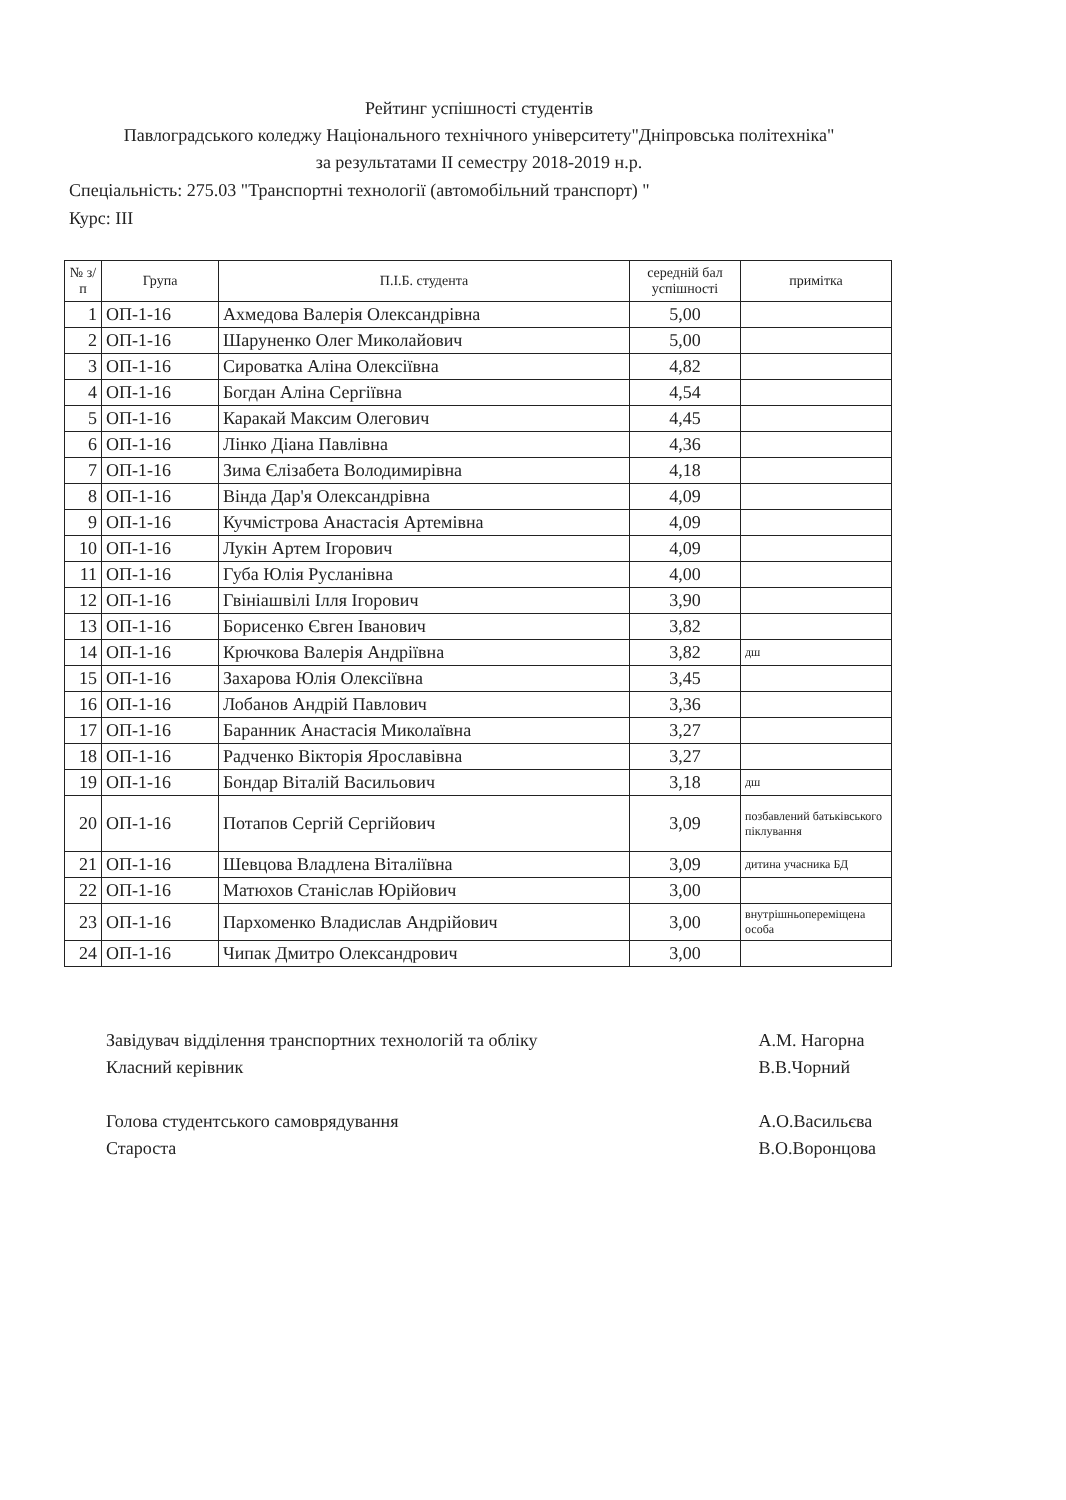Рейтинг успішності студентів
Павлоградського коледжу Національного технічного університету"Дніпровська політехніка"
за результатами II семестру 2018-2019 н.р.
Спеціальність: 275.03 "Транспортні технології (автомобільний транспорт) "
Курс: ІІІ
| № з/п | Група | П.І.Б. студента | середній бал успішності | примітка |
| --- | --- | --- | --- | --- |
| 1 | ОП-1-16 | Ахмедова Валерія Олександрівна | 5,00 | |
| 2 | ОП-1-16 | Шаруненко Олег Миколайович | 5,00 | |
| 3 | ОП-1-16 | Сироватка Аліна Олексіївна | 4,82 | |
| 4 | ОП-1-16 | Богдан Аліна Сергіївна | 4,54 | |
| 5 | ОП-1-16 | Каракай Максим Олегович | 4,45 | |
| 6 | ОП-1-16 | Лінко Діана Павлівна | 4,36 | |
| 7 | ОП-1-16 | Зима Єлізабета Володимирівна | 4,18 | |
| 8 | ОП-1-16 | Вінда Дар'я Олександрівна | 4,09 | |
| 9 | ОП-1-16 | Кучмістрова Анастасія Артемівна | 4,09 | |
| 10 | ОП-1-16 | Лукін Артем Ігорович | 4,09 | |
| 11 | ОП-1-16 | Губа Юлія Русланівна | 4,00 | |
| 12 | ОП-1-16 | Гвініашвілі Ілля Ігорович | 3,90 | |
| 13 | ОП-1-16 | Борисенко Євген Іванович | 3,82 | |
| 14 | ОП-1-16 | Крючкова Валерія Андріївна | 3,82 | дш |
| 15 | ОП-1-16 | Захарова Юлія Олексіївна | 3,45 | |
| 16 | ОП-1-16 | Лобанов Андрій Павлович | 3,36 | |
| 17 | ОП-1-16 | Баранник Анастасія Миколаївна | 3,27 | |
| 18 | ОП-1-16 | Радченко Вікторія Ярославівна | 3,27 | |
| 19 | ОП-1-16 | Бондар Віталій Васильович | 3,18 | дш |
| 20 | ОП-1-16 | Потапов Сергій Сергійович | 3,09 | позбавлений батьківського піклування |
| 21 | ОП-1-16 | Шевцова Владлена Віталіївна | 3,09 | дитина учасника БД |
| 22 | ОП-1-16 | Матюхов Станіслав Юрійович | 3,00 | |
| 23 | ОП-1-16 | Пархоменко Владислав Андрійович | 3,00 | внутрішньопереміщена особа |
| 24 | ОП-1-16 | Чипак Дмитро Олександрович | 3,00 | |
Завідувач відділення транспортних технологій та обліку
Класний керівник
Голова студентського самоврядування
Староста
А.М. Нагорна
В.В.Чорний
А.О.Васильєва
В.О.Воронцова